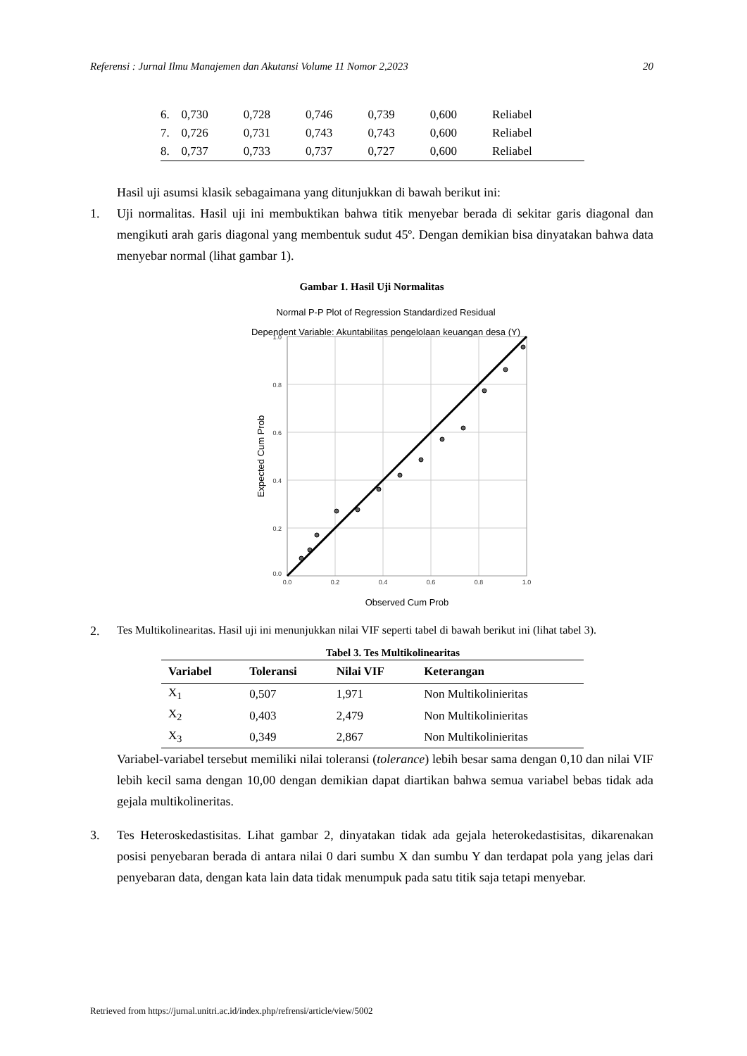Referensi : Jurnal Ilmu Manajemen dan Akutansi Volume 11 Nomor 2,2023 20
| 6. | 0,730 | 0,728 | 0,746 | 0,739 | 0,600 | Reliabel |
| 7. | 0,726 | 0,731 | 0,743 | 0,743 | 0,600 | Reliabel |
| 8. | 0,737 | 0,733 | 0,737 | 0,727 | 0,600 | Reliabel |
Hasil uji asumsi klasik sebagaimana yang ditunjukkan di bawah berikut ini:
1. Uji normalitas. Hasil uji ini membuktikan bahwa titik menyebar berada di sekitar garis diagonal dan mengikuti arah garis diagonal yang membentuk sudut 45º. Dengan demikian bisa dinyatakan bahwa data menyebar normal (lihat gambar 1).
Gambar 1. Hasil Uji Normalitas
Normal P-P Plot of Regression Standardized Residual
Dependent Variable: Akuntabilitas pengelolaan keuangan desa (Y)
1.0
0.8
0.6
0.4
0.2
0.0
0.0
0.2
0.4
0.6
0.8
1.0
Observed Cum Prob
Expected Cum Prob
2.
Tes Multikolinearitas. Hasil uji ini menunjukkan nilai VIF seperti tabel di bawah berikut ini (lihat tabel 3).
Tabel 3. Tes Multikolinearitas
| Variabel | Toleransi | Nilai VIF | Keterangan |
| --- | --- | --- | --- |
| X<sub>1</sub> | 0,507 | 1,971 | Non Multikolinieritas |
| X<sub>2</sub> | 0,403 | 2,479 | Non Multikolinieritas |
| X<sub>3</sub> | 0,349 | 2,867 | Non Multikolinieritas |
Variabel-variabel tersebut memiliki nilai toleransi (tolerance) lebih besar sama dengan 0,10 dan nilai VIF lebih kecil sama dengan 10,00 dengan demikian dapat diartikan bahwa semua variabel bebas tidak ada gejala multikolineritas.
3. Tes Heteroskedastisitas. Lihat gambar 2, dinyatakan tidak ada gejala heterokedastisitas, dikarenakan posisi penyebaran berada di antara nilai 0 dari sumbu X dan sumbu Y dan terdapat pola yang jelas dari penyebaran data, dengan kata lain data tidak menumpuk pada satu titik saja tetapi menyebar.
Retrieved from https://jurnal.unitri.ac.id/index.php/refrensi/article/view/5002